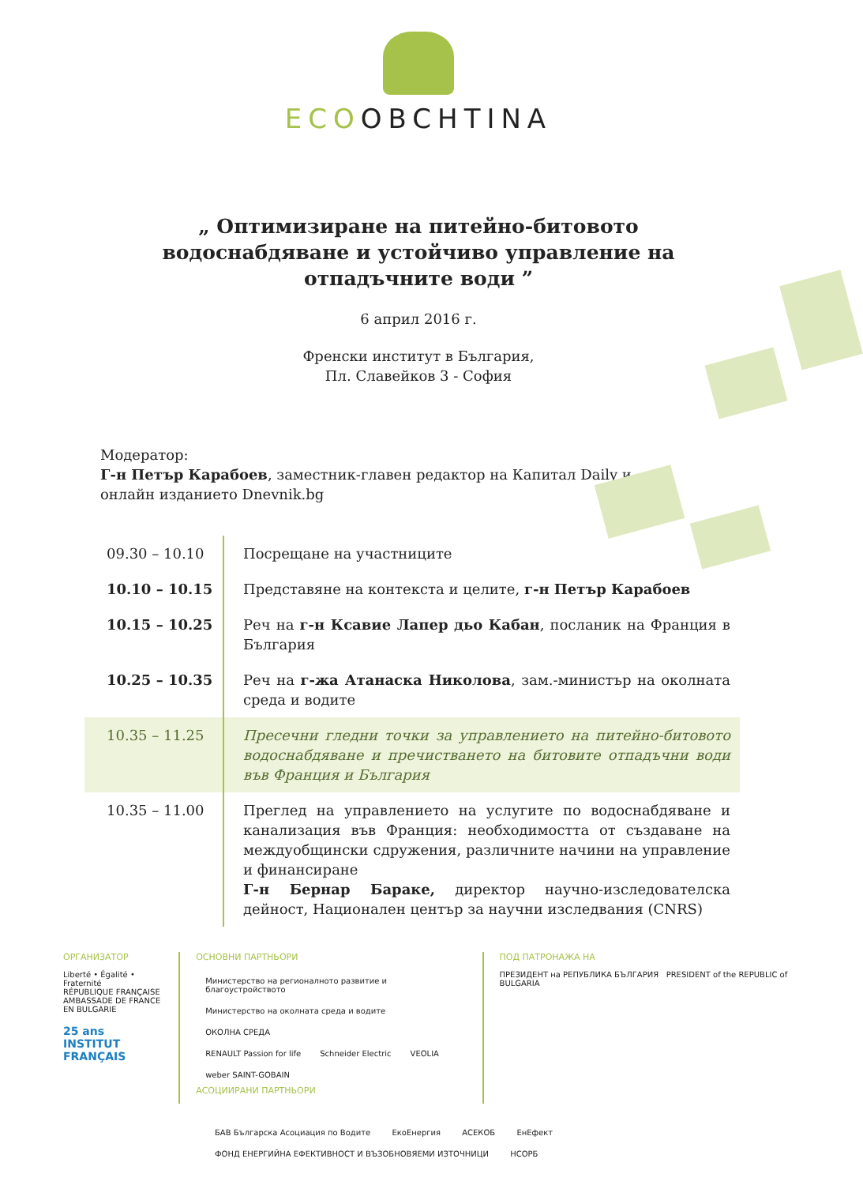ECOOBCHTINA
„ Оптимизиране на питейно-битовото водоснабдяване и устойчиво управление на отпадъчните води ”
6 април 2016 г.
Френски институт в България,
Пл. Славейков 3 - София
Модератор:
Г-н Петър Карабоев, заместник-главен редактор на Капитал Daily и онлайн изданието Dnevnik.bg
| 09.30 – 10.10 | Посрещане на участниците |
| 10.10 – 10.15 | Представяне на контекста и целите, г-н Петър Карабоев |
| 10.15 – 10.25 | Реч на г-н Ксавие Лапер дьо Кабан , посланик на Франция в България |
| 10.25 – 10.35 | Реч на г-жа Атанаска Николова , зам.-министър на околната среда и водите |
| 10.35 – 11.25 | Пресечни гледни точки за управлението на питейно-битовото водоснабдяване и пречистването на битовите отпадъчни води във Франция и България |
| 10.35 – 11.00 | Преглед на управлението на услугите по водоснабдяване и канализация във Франция: необходимостта от създаване на междуобщински сдружения, различните начини на управление и финансиране Г-н Бернар Бараке, директор научно-изследователска дейност, Национален център за научни изследвания (CNRS) |
ОРГАНИЗАТОР
Liberté • Égalité • Fraternité
RÉPUBLIQUE FRANÇAISE
AMBASSADE DE FRANCE EN BULGARIE
25 ans
INSTITUT FRANÇAIS
ОСНОВНИ ПАРТНЬОРИ
Министерство на регионалното развитие и благоустройството Министерство на околната среда и водите ОКОЛНА СРЕДА
RENAULT Passion for life Schneider Electric VEOLIA weber SAINT-GOBAIN
АСОЦИИРАНИ ПАРТНЬОРИ
ПОД ПАТРОНАЖА НА
ПРЕЗИДЕНТ на РЕПУБЛИКА БЪЛГАРИЯ PRESIDENT of the REPUBLIC of BULGARIA
БАВ Българска Асоциация по Водите ЕкоЕнергия АСЕКОБ ЕнЕфект ФОНД ЕНЕРГИЙНА ЕФЕКТИВНОСТ И ВЪЗОБНОВЯЕМИ ИЗТОЧНИЦИ НСОРБ